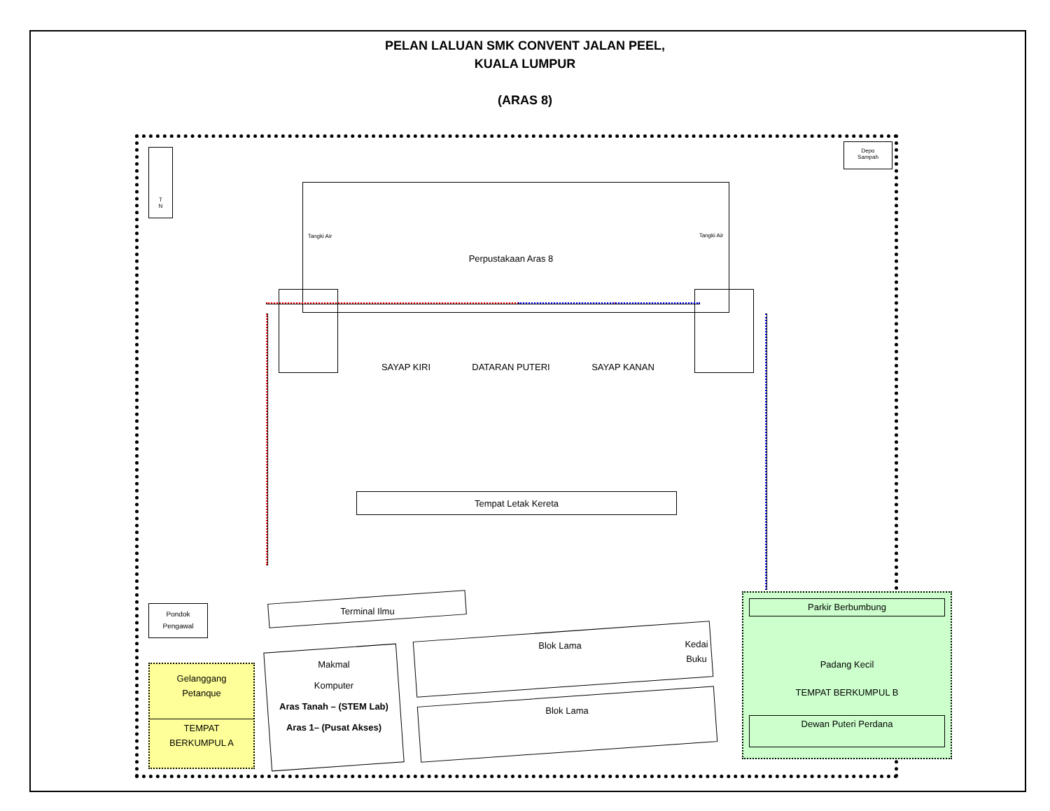PELAN LALUAN SMK CONVENT JALAN PEEL,
KUALA LUMPUR
(ARAS 8)
T
N
Depo
Sampah
Tangki Air Tangki Air
Perpustakaan Aras 8
SAYAP KIRI DATARAN PUTERI SAYAP KANAN
Tempat Letak Kereta
Terminal Ilmu
Pondok
Pengawal
Gelanggang
Petanque
TEMPAT
BERKUMPUL A
Makmal
Komputer
Aras Tanah – (STEM Lab)
Aras 1– (Pusat Akses)
Blok Lama
Kedai
Buku
Blok Lama
Parkir Berbumbung
Padang Kecil
TEMPAT BERKUMPUL B
Dewan Puteri Perdana